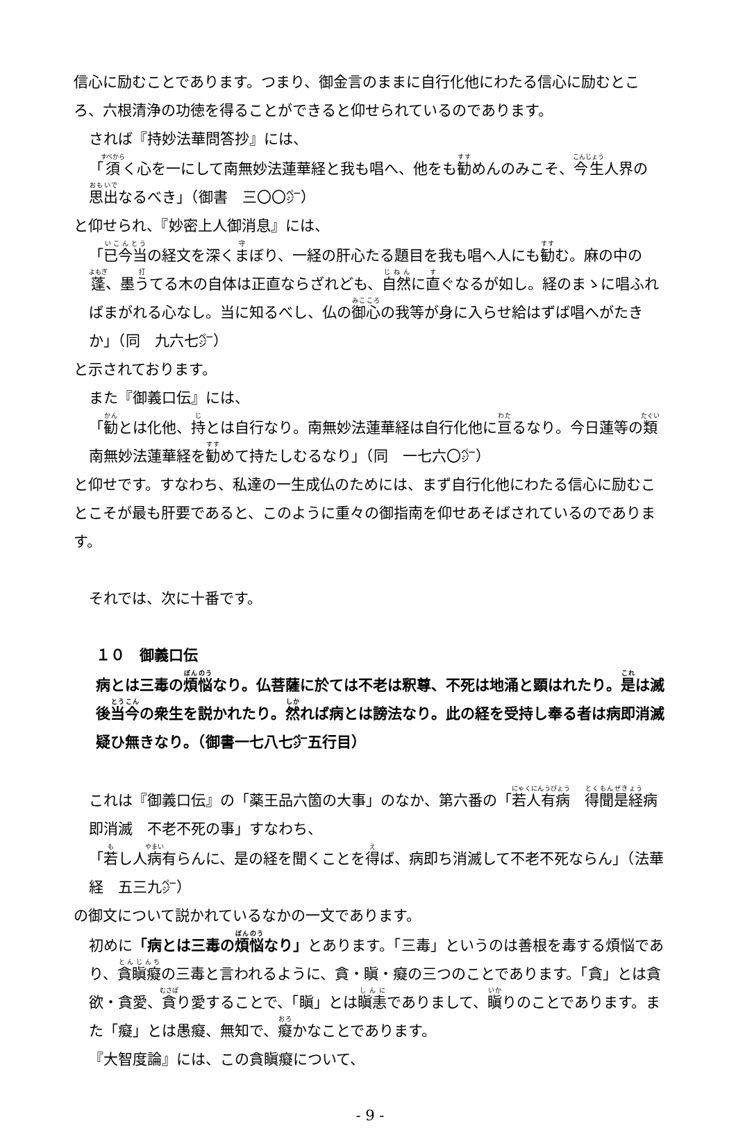信心に励むことであります。つまり、御金言のままに自行化他にわたる信心に励むところ、六根清浄の功徳を得ることができると仰せられているのであります。
されば『持妙法華問答抄』には、
「須く心を一にして南無妙法蓮華経と我も唱へ、他をも勧めんのみこそ、今生人界の思出なるべき」（御書　三〇〇㌻）
と仰せられ、『妙密上人御消息』には、
「已今当の経文を深くまぼり、一経の肝心たる題目を我も唱へ人にも勧む。麻の中の蓬、墨うてる木の自体は正直ならざれども、自然に直ぐなるが如し。経のまゝに唱ふればまがれる心なし。当に知るべし、仏の御心の我等が身に入らせ給はずば唱へがたきか」（同　九六七㌻）
と示されております。
また『御義口伝』には、
「勧とは化他、持とは自行なり。南無妙法蓮華経は自行化他に亘るなり。今日蓮等の類南無妙法蓮華経を勧めて持たしむるなり」（同　一七六〇㌻）
と仰せです。すなわち、私達の一生成仏のためには、まず自行化他にわたる信心に励むことこそが最も肝要であると、このように重々の御指南を仰せあそばされているのであります。
それでは、次に十番です。
１０　御義口伝
病とは三毒の煩悩なり。仏菩薩に於ては不老は釈尊、不死は地涌と顕はれたり。是は滅後当今の衆生を説かれたり。然れば病とは謗法なり。此の経を受持し奉る者は病即消滅疑ひ無きなり。（御書一七八七㌻五行目）
これは『御義口伝』の「薬王品六箇の大事」のなか、第六番の「若人有病　得聞是経病即消滅　不老不死の事」すなわち、
「若し人病有らんに、是の経を聞くことを得ば、病即ち消滅して不老不死ならん」（法華経　五三九㌻）
の御文について説かれているなかの一文であります。
初めに「病とは三毒の煩悩なり」とあります。「三毒」というのは善根を毒する煩悩であり、貪瞋癡の三毒と言われるように、貪・瞋・癡の三つのことであります。「貪」とは貪欲・貪愛、貪り愛することで、「瞋」とは瞋恚でありまして、瞋りのことであります。また「癡」とは愚癡、無知で、癡かなことであります。
『大智度論』には、この貪瞋癡について、
- 9 -